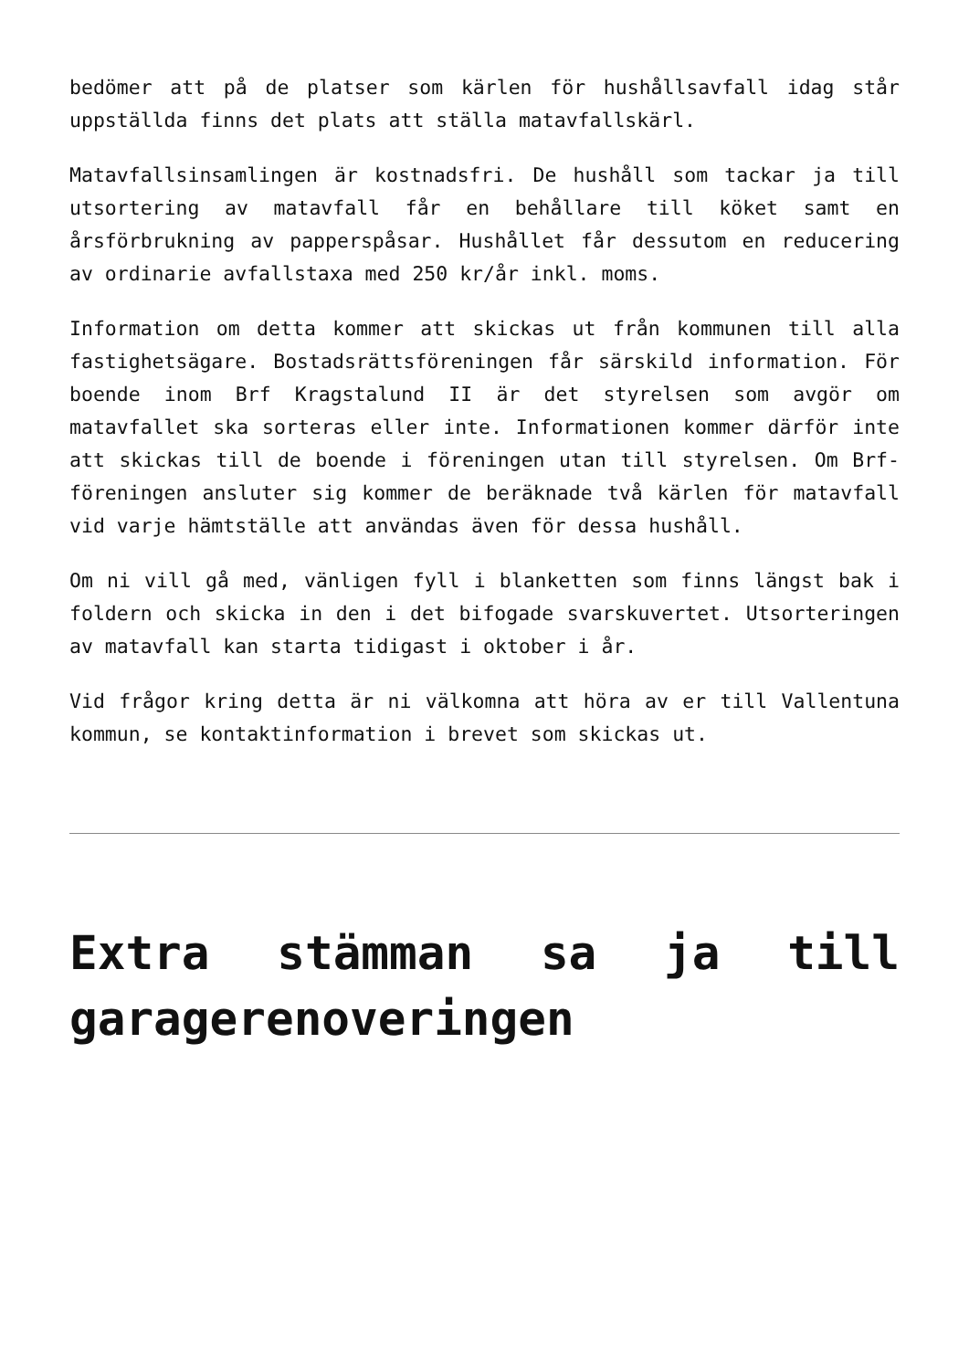bedömer att på de platser som kärlen för hushållsavfall idag står uppställda finns det plats att ställa matavfallskärl.
Matavfallsinsamlingen är kostnadsfri. De hushåll som tackar ja till utsortering av matavfall får en behållare till köket samt en årsförbrukning av papperspåsar. Hushållet får dessutom en reducering av ordinarie avfallstaxa med 250 kr/år inkl. moms.
Information om detta kommer att skickas ut från kommunen till alla fastighetsägare. Bostadsrättsföreningen får särskild information. För boende inom Brf Kragstalund II är det styrelsen som avgör om matavfallet ska sorteras eller inte. Informationen kommer därför inte att skickas till de boende i föreningen utan till styrelsen. Om Brf-föreningen ansluter sig kommer de beräknade två kärlen för matavfall vid varje hämtställe att användas även för dessa hushåll.
Om ni vill gå med, vänligen fyll i blanketten som finns längst bak i foldern och skicka in den i det bifogade svarskuvertet. Utsorteringen av matavfall kan starta tidigast i oktober i år.
Vid frågor kring detta är ni välkomna att höra av er till Vallentuna kommun, se kontaktinformation i brevet som skickas ut.
Extra stämman sa ja till garagerenoveringen